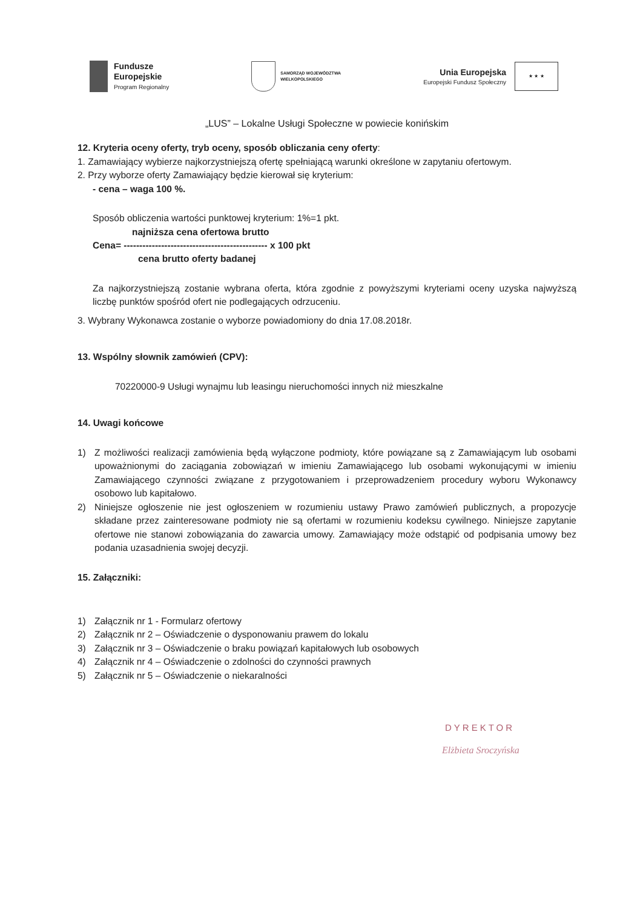Fundusze
Europejskie
Program Regionalny
SAMORZĄD WOJEWÓDZTWA
WIELKOPOLSKIEGO
Unia Europejska
Europejski Fundusz Społeczny
★ ★ ★
„LUS” – Lokalne Usługi Społeczne w powiecie konińskim
12. Kryteria oceny oferty, tryb oceny, sposób obliczania ceny oferty:
1. Zamawiający wybierze najkorzystniejszą ofertę spełniającą warunki określone w zapytaniu ofertowym.
2. Przy wyborze oferty Zamawiający będzie kierował się kryterium:
- cena – waga 100 %.
Sposób obliczenia wartości punktowej kryterium: 1%=1 pkt.
najniższa cena ofertowa brutto
Cena= ---------------------------------------------- x 100 pkt
cena brutto oferty badanej
Za najkorzystniejszą zostanie wybrana oferta, która zgodnie z powyższymi kryteriami oceny uzyska najwyższą liczbę punktów spośród ofert nie podlegających odrzuceniu.
3. Wybrany Wykonawca zostanie o wyborze powiadomiony do dnia 17.08.2018r.
13. Wspólny słownik zamówień (CPV):
70220000-9 Usługi wynajmu lub leasingu nieruchomości innych niż mieszkalne
14. Uwagi końcowe
1) Z możliwości realizacji zamówienia będą wyłączone podmioty, które powiązane są z Zamawiającym lub osobami upoważnionymi do zaciągania zobowiązań w imieniu Zamawiającego lub osobami wykonującymi w imieniu Zamawiającego czynności związane z przygotowaniem i przeprowadzeniem procedury wyboru Wykonawcy osobowo lub kapitałowo.
2) Niniejsze ogłoszenie nie jest ogłoszeniem w rozumieniu ustawy Prawo zamówień publicznych, a propozycje składane przez zainteresowane podmioty nie są ofertami w rozumieniu kodeksu cywilnego. Niniejsze zapytanie ofertowe nie stanowi zobowiązania do zawarcia umowy. Zamawiający może odstąpić od podpisania umowy bez podania uzasadnienia swojej decyzji.
15. Załączniki:
1) Załącznik nr 1 - Formularz ofertowy
2) Załącznik nr 2 – Oświadczenie o dysponowaniu prawem do lokalu
3) Załącznik nr 3 – Oświadczenie o braku powiązań kapitałowych lub osobowych
4) Załącznik nr 4 – Oświadczenie o zdolności do czynności prawnych
5) Załącznik nr 5 – Oświadczenie o niekaralności
DYREKTOR
Elżbieta Sroczyńska